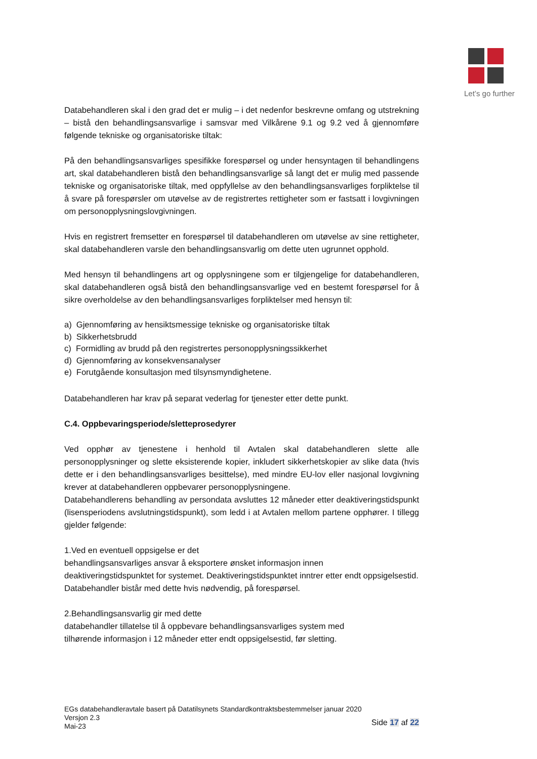Let’s go further
Databehandleren skal i den grad det er mulig – i det nedenfor beskrevne omfang og utstrekning – bistå den behandlingsansvarlige i samsvar med Vilkårene 9.1 og 9.2 ved å gjennomføre følgende tekniske og organisatoriske tiltak:
På den behandlingsansvarliges spesifikke forespørsel og under hensyntagen til behandlingens art, skal databehandleren bistå den behandlingsansvarlige så langt det er mulig med passende tekniske og organisatoriske tiltak, med oppfyllelse av den behandlingsansvarliges forpliktelse til å svare på forespørsler om utøvelse av de registrertes rettigheter som er fastsatt i lovgivningen om personopplysningslovgivningen.
Hvis en registrert fremsetter en forespørsel til databehandleren om utøvelse av sine rettigheter, skal databehandleren varsle den behandlingsansvarlig om dette uten ugrunnet opphold.
Med hensyn til behandlingens art og opplysningene som er tilgjengelige for databehandleren, skal databehandleren også bistå den behandlingsansvarlige ved en bestemt forespørsel for å sikre overholdelse av den behandlingsansvarliges forpliktelser med hensyn til:
a) Gjennomføring av hensiktsmessige tekniske og organisatoriske tiltak
b) Sikkerhetsbrudd
c) Formidling av brudd på den registrertes personopplysningssikkerhet
d) Gjennomføring av konsekvensanalyser
e) Forutgående konsultasjon med tilsynsmyndighetene.
Databehandleren har krav på separat vederlag for tjenester etter dette punkt.
C.4. Oppbevaringsperiode/sletteprosedyrer
Ved opphør av tjenestene i henhold til Avtalen skal databehandleren slette alle personopplysninger og slette eksisterende kopier, inkludert sikkerhetskopier av slike data (hvis dette er i den behandlingsansvarliges besittelse), med mindre EU-lov eller nasjonal lovgivning krever at databehandleren oppbevarer personopplysningene.
Databehandlerens behandling av persondata avsluttes 12 måneder etter deaktiveringstidspunkt (lisensperiodens avslutningstidspunkt), som ledd i at Avtalen mellom partene opphører. I tillegg gjelder følgende:
1.Ved en eventuell oppsigelse er det
behandlingsansvarliges ansvar å eksportere ønsket informasjon innen
deaktiveringstidspunktet for systemet. Deaktiveringstidspunktet inntrer etter endt oppsigelsestid.
Databehandler bistår med dette hvis nødvendig, på forespørsel.
2.Behandlingsansvarlig gir med dette
databehandler tillatelse til å oppbevare behandlingsansvarliges system med
tilhørende informasjon i 12 måneder etter endt oppsigelsestid, før sletting.
EGs databehandleravtale basert på Datatilsynets Standardkontraktsbestemmelser januar 2020
Versjon 2.3
Mai-23 Side 17 af 22